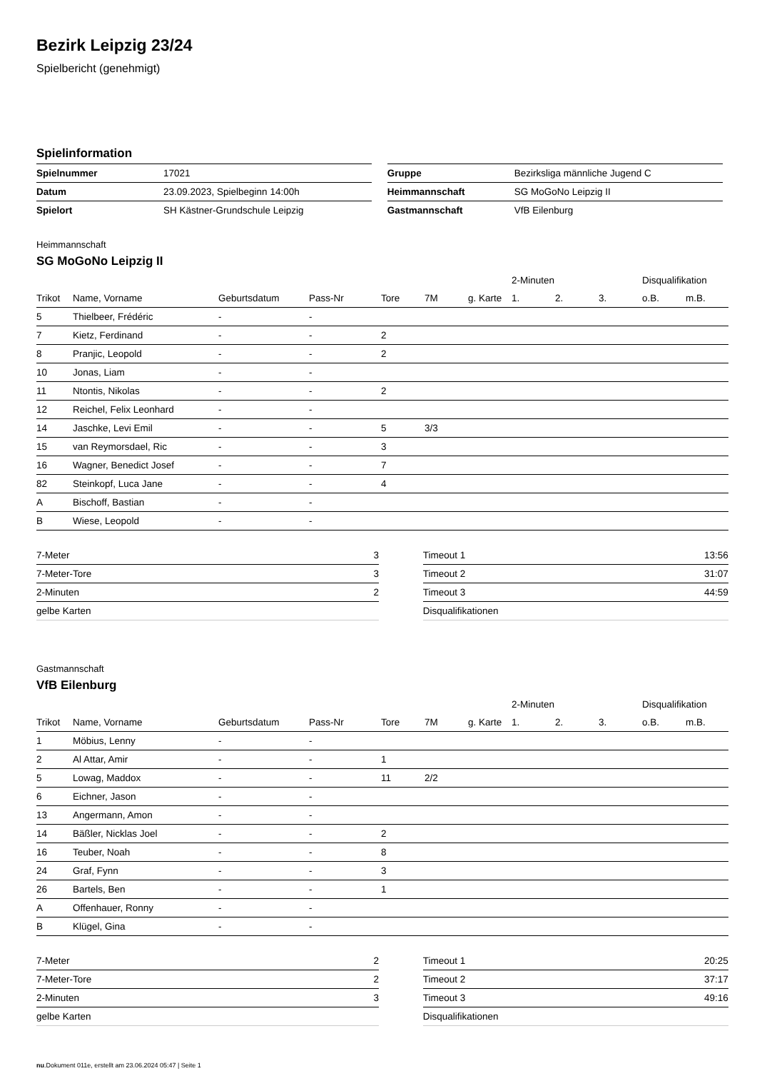Bezirk Leipzig 23/24
Spielbericht (genehmigt)
Spielinformation
| Spielnummer | 17021 |
| Datum | 23.09.2023, Spielbeginn 14:00h |
| Spielort | SH Kästner-Grundschule Leipzig |
| Gruppe | Bezirksliga männliche Jugend C |
| Heimmannschaft | SG MoGoNo Leipzig II |
| Gastmannschaft | VfB Eilenburg |
Heimmannschaft
SG MoGoNo Leipzig II
| | | | | | | | 2-Minuten | | | Disqualifikation | |
| --- | --- | --- | --- | --- | --- | --- | --- | --- | --- | --- | --- |
| Trikot | Name, Vorname | Geburtsdatum | Pass-Nr | Tore | 7M | g. Karte | 1. | 2. | 3. | o.B. | m.B. |
| 5 | Thielbeer, Frédéric | - | - | | | | | | | | |
| 7 | Kietz, Ferdinand | - | - | 2 | | | | | | | |
| 8 | Pranjic, Leopold | - | - | 2 | | | | | | | |
| 10 | Jonas, Liam | - | - | | | | | | | | |
| 11 | Ntontis, Nikolas | - | - | 2 | | | | | | | |
| 12 | Reichel, Felix Leonhard | - | - | | | | | | | | |
| 14 | Jaschke, Levi Emil | - | - | 5 | 3/3 | | | | | | |
| 15 | van Reymorsdael, Ric | - | - | 3 | | | | | | | |
| 16 | Wagner, Benedict Josef | - | - | 7 | | | | | | | |
| 82 | Steinkopf, Luca Jane | - | - | 4 | | | | | | | |
| A | Bischoff, Bastian | - | - | | | | | | | | |
| B | Wiese, Leopold | - | - | | | | | | | | |
| 7-Meter | 3 |
| 7-Meter-Tore | 3 |
| 2-Minuten | 2 |
| gelbe Karten | |
| Timeout 1 | 13:56 |
| Timeout 2 | 31:07 |
| Timeout 3 | 44:59 |
| Disqualifikationen | |
Gastmannschaft
VfB Eilenburg
| | | | | | | | 2-Minuten | | | Disqualifikation | |
| --- | --- | --- | --- | --- | --- | --- | --- | --- | --- | --- | --- |
| Trikot | Name, Vorname | Geburtsdatum | Pass-Nr | Tore | 7M | g. Karte | 1. | 2. | 3. | o.B. | m.B. |
| 1 | Möbius, Lenny | - | - | | | | | | | | |
| 2 | Al Attar, Amir | - | - | 1 | | | | | | | |
| 5 | Lowag, Maddox | - | - | 11 | 2/2 | | | | | | |
| 6 | Eichner, Jason | - | - | | | | | | | | |
| 13 | Angermann, Amon | - | - | | | | | | | | |
| 14 | Bäßler, Nicklas Joel | - | - | 2 | | | | | | | |
| 16 | Teuber, Noah | - | - | 8 | | | | | | | |
| 24 | Graf, Fynn | - | - | 3 | | | | | | | |
| 26 | Bartels, Ben | - | - | 1 | | | | | | | |
| A | Offenhauer, Ronny | - | - | | | | | | | | |
| B | Klügel, Gina | - | - | | | | | | | | |
| 7-Meter | 2 |
| 7-Meter-Tore | 2 |
| 2-Minuten | 3 |
| gelbe Karten | |
| Timeout 1 | 20:25 |
| Timeout 2 | 37:17 |
| Timeout 3 | 49:16 |
| Disqualifikationen | |
nu.Dokument 011e, erstellt am 23.06.2024 05:47 | Seite 1